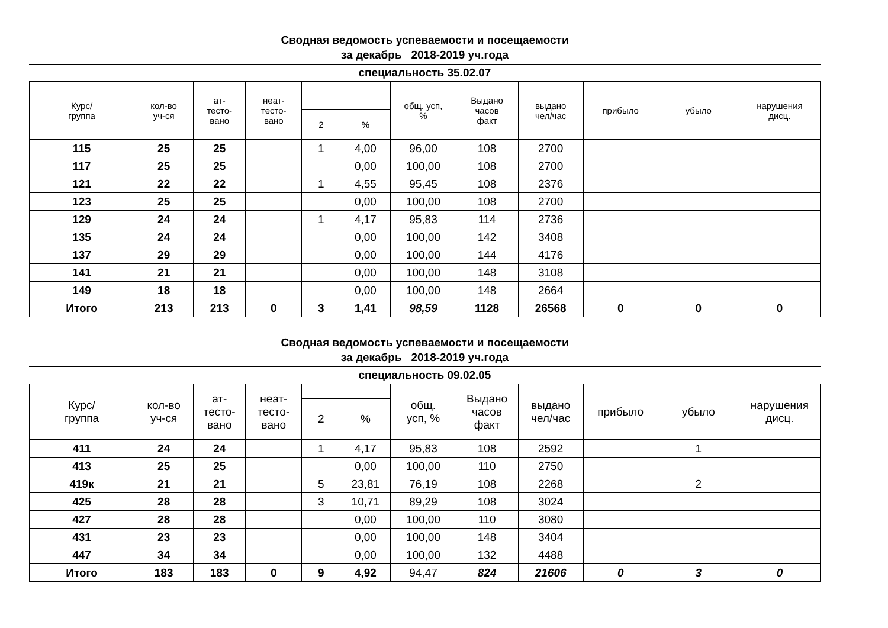Сводная ведомость успеваемости и посещаемости
за декабрь 2018-2019 уч.года
специальность 35.02.07
| Курс/ группа | кол-во уч-ся | ат- тесто- вано | неат- тесто- вано | | | общ. усп, % | Выдано часов факт | выдано чел/час | прибыло | убыло | нарушения дисц. |
| --- | --- | --- | --- | --- | --- | --- | --- | --- | --- | --- | --- |
| | | | | 2 | % | | | | | | |
| 115 | 25 | 25 | | 1 | 4,00 | 96,00 | 108 | 2700 | | | |
| 117 | 25 | 25 | | | 0,00 | 100,00 | 108 | 2700 | | | |
| 121 | 22 | 22 | | 1 | 4,55 | 95,45 | 108 | 2376 | | | |
| 123 | 25 | 25 | | | 0,00 | 100,00 | 108 | 2700 | | | |
| 129 | 24 | 24 | | 1 | 4,17 | 95,83 | 114 | 2736 | | | |
| 135 | 24 | 24 | | | 0,00 | 100,00 | 142 | 3408 | | | |
| 137 | 29 | 29 | | | 0,00 | 100,00 | 144 | 4176 | | | |
| 141 | 21 | 21 | | | 0,00 | 100,00 | 148 | 3108 | | | |
| 149 | 18 | 18 | | | 0,00 | 100,00 | 148 | 2664 | | | |
| Итого | 213 | 213 | 0 | 3 | 1,41 | 98,59 | 1128 | 26568 | 0 | 0 | 0 |
Сводная ведомость успеваемости и посещаемости
за декабрь 2018-2019 уч.года
специальность 09.02.05
| Курс/ группа | кол-во уч-ся | ат- тесто- вано | неат- тесто- вано | | | общ. усп, % | Выдано часов факт | выдано чел/час | прибыло | убыло | нарушения дисц. |
| --- | --- | --- | --- | --- | --- | --- | --- | --- | --- | --- | --- |
| | | | | 2 | % | | | | | | |
| 411 | 24 | 24 | | 1 | 4,17 | 95,83 | 108 | 2592 | | 1 | |
| 413 | 25 | 25 | | | 0,00 | 100,00 | 110 | 2750 | | | |
| 419к | 21 | 21 | | 5 | 23,81 | 76,19 | 108 | 2268 | | 2 | |
| 425 | 28 | 28 | | 3 | 10,71 | 89,29 | 108 | 3024 | | | |
| 427 | 28 | 28 | | | 0,00 | 100,00 | 110 | 3080 | | | |
| 431 | 23 | 23 | | | 0,00 | 100,00 | 148 | 3404 | | | |
| 447 | 34 | 34 | | | 0,00 | 100,00 | 132 | 4488 | | | |
| Итого | 183 | 183 | 0 | 9 | 4,92 | 94,47 | 824 | 21606 | 0 | 3 | 0 |